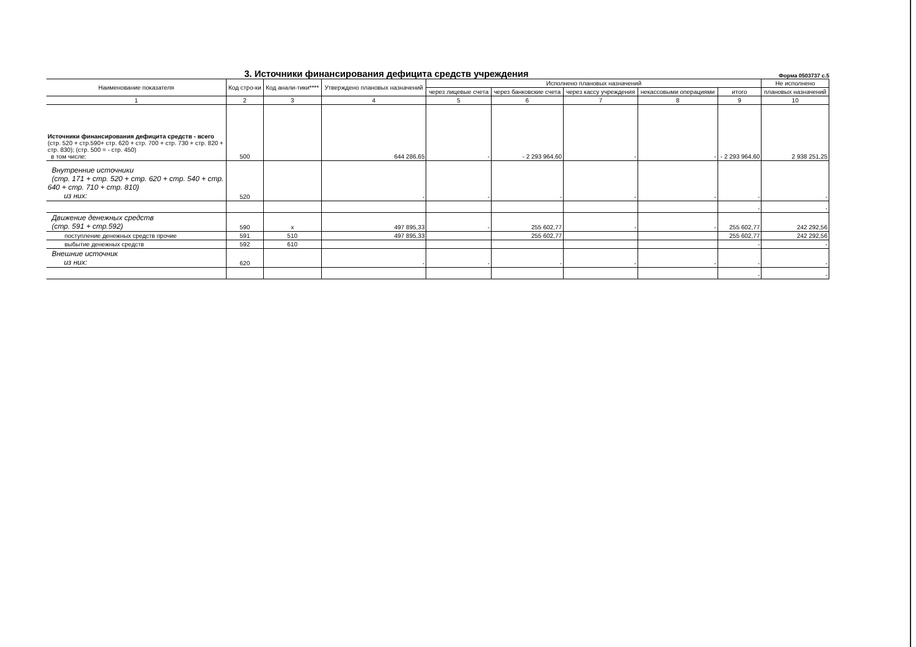3. Источники финансирования дефицита средств учреждения
Форма 0503737 с.5
| Наименование показателя | Код стро-ки | Код анали-тики**** | Утверждено плановых назначений | Исполнено плановых назначений | | | | | Не исполнено |
| --- | --- | --- | --- | --- | --- | --- | --- | --- | --- |
| | | | | через лицевые счета | через банковские счета | через кассу учреждения | некассовыми операциями | итого | плановых назначений |
| 1 | 2 | 3 | 4 | 5 | 6 | 7 | 8 | 9 | 10 |
| Источники финансирования дефицита средств - всего (стр. 520 + стр.590+ стр. 620 + стр. 700 + стр. 730 + стр. 820 + стр. 830); (стр. 500 = - стр. 450) в том числе: | 500 | | 644 286,65 | - | - 2 293 964,60 | - | - | - 2 293 964,60 | 2 938 251,25 |
| Внутренние источники (стр. 171 + стр. 520 + стр. 620 + стр. 540 + стр. 640 + стр. 710 + стр. 810) из них: | 520 | | - | - | - | - | - | - | - |
| | | | | | | | | - | - |
| Движение денежных средств (стр. 591 + стр.592) | 590 | x | 497 895,33 | - | 255 602,77 | - | - | 255 602,77 | 242 292,56 |
| поступление денежных средств прочие | 591 | 510 | 497 895,33 | | 255 602,77 | | | 255 602,77 | 242 292,56 |
| выбытие денежных средств | 592 | 610 | | | | | | - | - |
| Внешние источник из них: | 620 | | - | - | - | - | - | - | - |
| | | | | | | | | - | - |